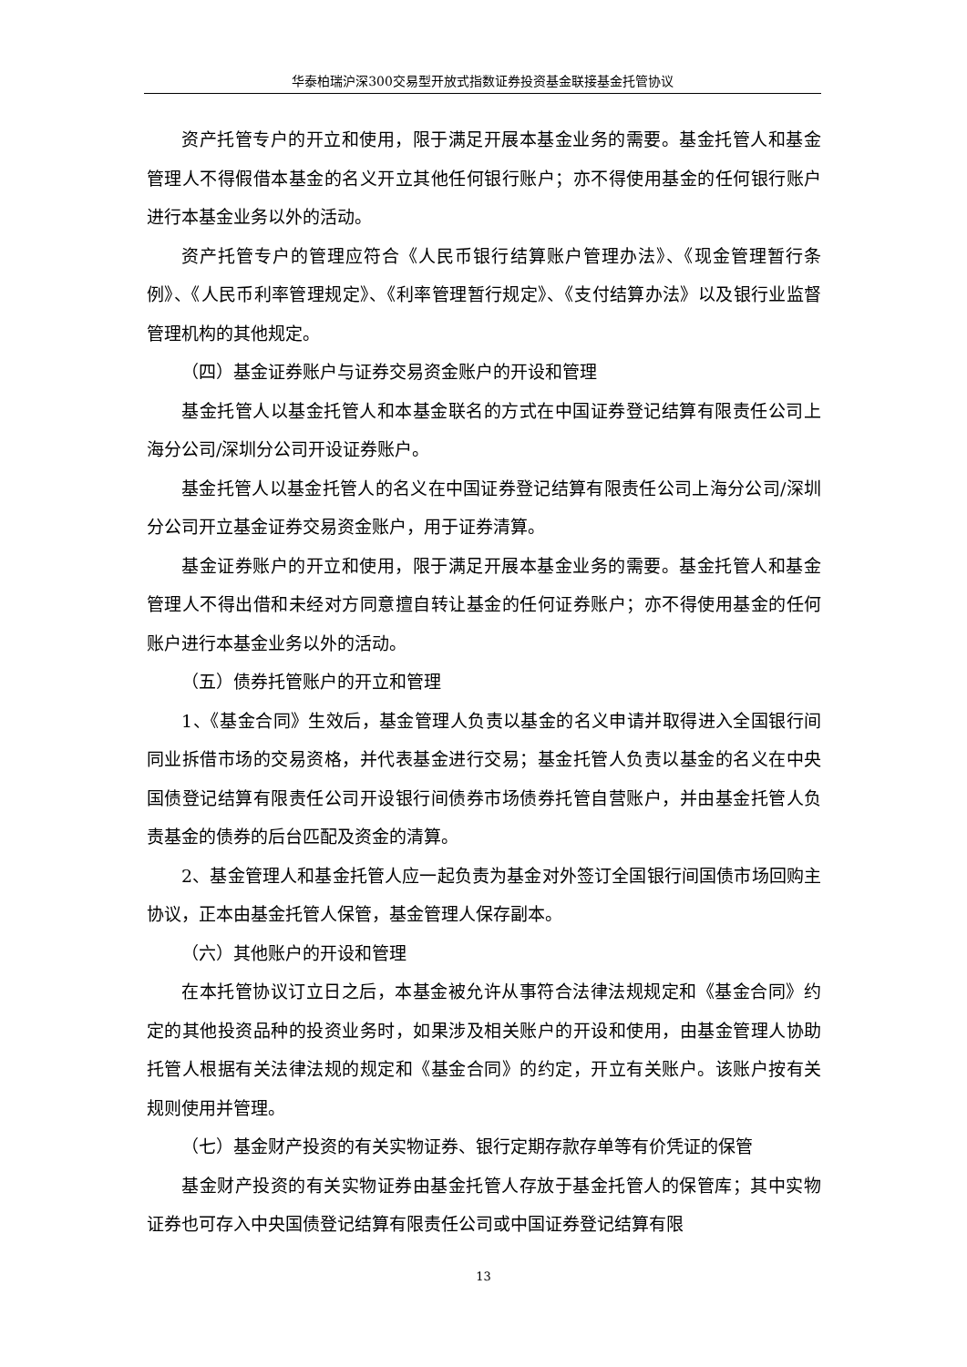华泰柏瑞沪深300交易型开放式指数证券投资基金联接基金托管协议
资产托管专户的开立和使用，限于满足开展本基金业务的需要。基金托管人和基金管理人不得假借本基金的名义开立其他任何银行账户；亦不得使用基金的任何银行账户进行本基金业务以外的活动。
资产托管专户的管理应符合《人民币银行结算账户管理办法》、《现金管理暂行条例》、《人民币利率管理规定》、《利率管理暂行规定》、《支付结算办法》以及银行业监督管理机构的其他规定。
（四）基金证券账户与证券交易资金账户的开设和管理
基金托管人以基金托管人和本基金联名的方式在中国证券登记结算有限责任公司上海分公司/深圳分公司开设证券账户。
基金托管人以基金托管人的名义在中国证券登记结算有限责任公司上海分公司/深圳分公司开立基金证券交易资金账户，用于证券清算。
基金证券账户的开立和使用，限于满足开展本基金业务的需要。基金托管人和基金管理人不得出借和未经对方同意擅自转让基金的任何证券账户；亦不得使用基金的任何账户进行本基金业务以外的活动。
（五）债券托管账户的开立和管理
1、《基金合同》生效后，基金管理人负责以基金的名义申请并取得进入全国银行间同业拆借市场的交易资格，并代表基金进行交易；基金托管人负责以基金的名义在中央国债登记结算有限责任公司开设银行间债券市场债券托管自营账户，并由基金托管人负责基金的债券的后台匹配及资金的清算。
2、基金管理人和基金托管人应一起负责为基金对外签订全国银行间国债市场回购主协议，正本由基金托管人保管，基金管理人保存副本。
（六）其他账户的开设和管理
在本托管协议订立日之后，本基金被允许从事符合法律法规规定和《基金合同》约定的其他投资品种的投资业务时，如果涉及相关账户的开设和使用，由基金管理人协助托管人根据有关法律法规的规定和《基金合同》的约定，开立有关账户。该账户按有关规则使用并管理。
（七）基金财产投资的有关实物证券、银行定期存款存单等有价凭证的保管
基金财产投资的有关实物证券由基金托管人存放于基金托管人的保管库；其中实物证券也可存入中央国债登记结算有限责任公司或中国证券登记结算有限
13